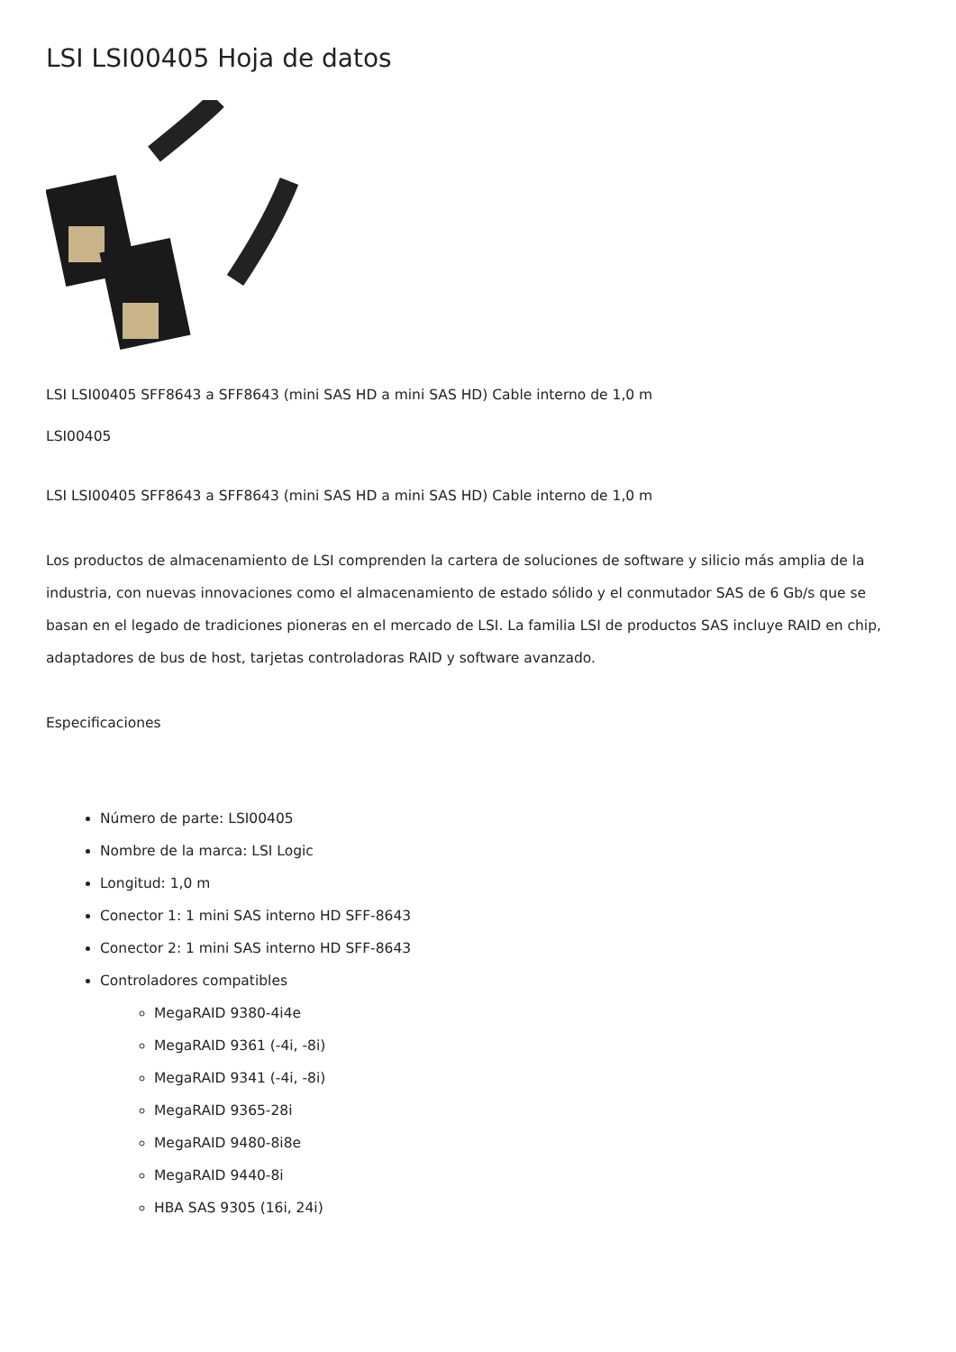LSI LSI00405 Hoja de datos
LSI LSI00405 SFF8643 a SFF8643 (mini SAS HD a mini SAS HD) Cable interno de 1,0 m
LSI00405
LSI LSI00405 SFF8643 a SFF8643 (mini SAS HD a mini SAS HD) Cable interno de 1,0 m
Los productos de almacenamiento de LSI comprenden la cartera de soluciones de software y silicio más amplia de la industria, con nuevas innovaciones como el almacenamiento de estado sólido y el conmutador SAS de 6 Gb/s que se basan en el legado de tradiciones pioneras en el mercado de LSI. La familia LSI de productos SAS incluye RAID en chip, adaptadores de bus de host, tarjetas controladoras RAID y software avanzado.
Especificaciones
Número de parte: LSI00405
Nombre de la marca: LSI Logic
Longitud: 1,0 m
Conector 1: 1 mini SAS interno HD SFF-8643
Conector 2: 1 mini SAS interno HD SFF-8643
Controladores compatibles
MegaRAID 9380-4i4e
MegaRAID 9361 (-4i, -8i)
MegaRAID 9341 (-4i, -8i)
MegaRAID 9365-28i
MegaRAID 9480-8i8e
MegaRAID 9440-8i
HBA SAS 9305 (16i, 24i)